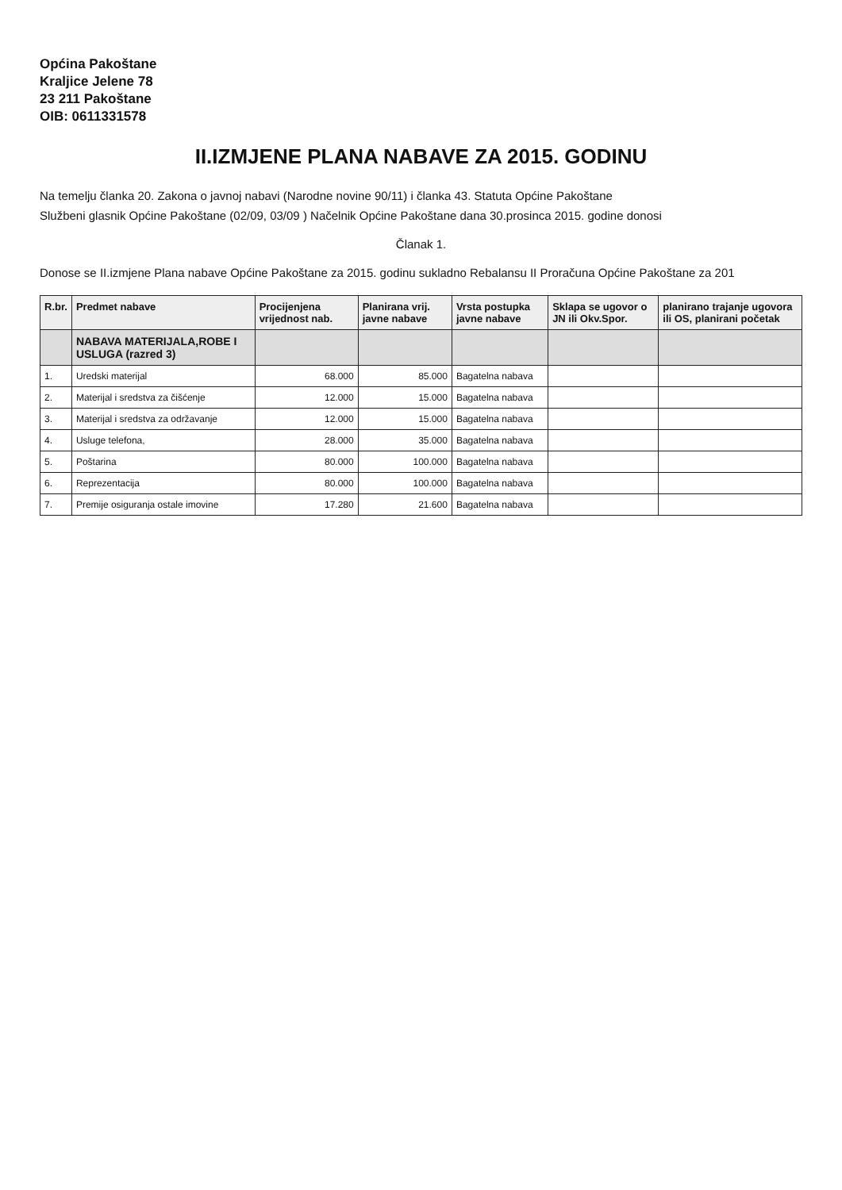Općina Pakoštane
Kraljice Jelene 78
23 211 Pakoštane
OIB: 0611331578
II.IZMJENE PLANA NABAVE ZA 2015. GODINU
Na temelju članka 20. Zakona o javnoj nabavi (Narodne novine 90/11) i članka 43. Statuta Općine Pakoštane
Službeni glasnik Općine Pakoštane (02/09, 03/09 ) Načelnik Općine Pakoštane dana 30.prosinca 2015. godine donosi
Članak 1.
Donose se II.izmjene Plana nabave Općine Pakoštane za 2015. godinu sukladno Rebalansu II Proračuna Općine Pakoštane za 201
| R.br. | Predmet nabave | Procijenjena vrijednost nab. | Planirana vrij. javne nabave | Vrsta postupka javne nabave | Sklapa se ugovor o JN ili Okv.Spor. | planirano trajanje ugovora ili OS, planirani početak |
| --- | --- | --- | --- | --- | --- | --- |
| | NABAVA MATERIJALA,ROBE I USLUGA (razred 3) | | | | | |
| 1. | Uredski materijal | 68.000 | 85.000 | Bagatelna nabava | | |
| 2. | Materijal i sredstva za čišćenje | 12.000 | 15.000 | Bagatelna nabava | | |
| 3. | Materijal i sredstva za održavanje | 12.000 | 15.000 | Bagatelna nabava | | |
| 4. | Usluge telefona, | 28.000 | 35.000 | Bagatelna nabava | | |
| 5. | Poštarina | 80.000 | 100.000 | Bagatelna nabava | | |
| 6. | Reprezentacija | 80.000 | 100.000 | Bagatelna nabava | | |
| 7. | Premije osiguranja ostale imovine | 17.280 | 21.600 | Bagatelna nabava | | |